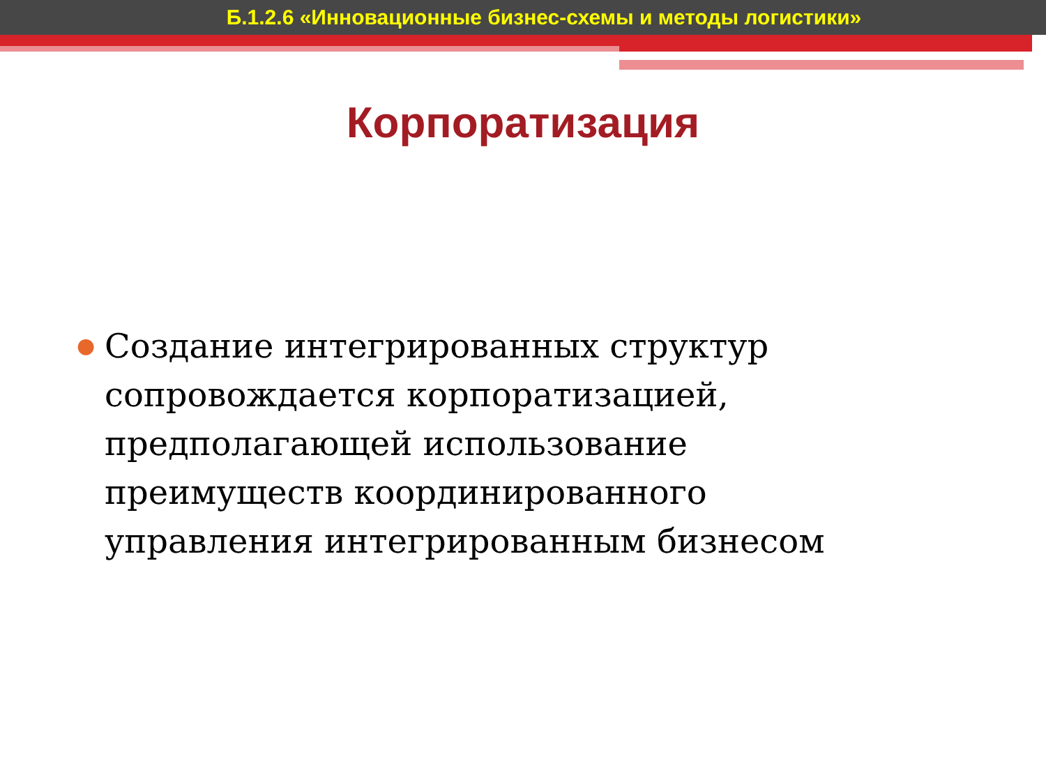Б.1.2.6 «Инновационные бизнес-схемы и методы логистики»
Корпоратизация
●
Создание интегрированных структур сопровождается корпоратизацией, предполагающей использование преимуществ координированного управления интегрированным бизнесом